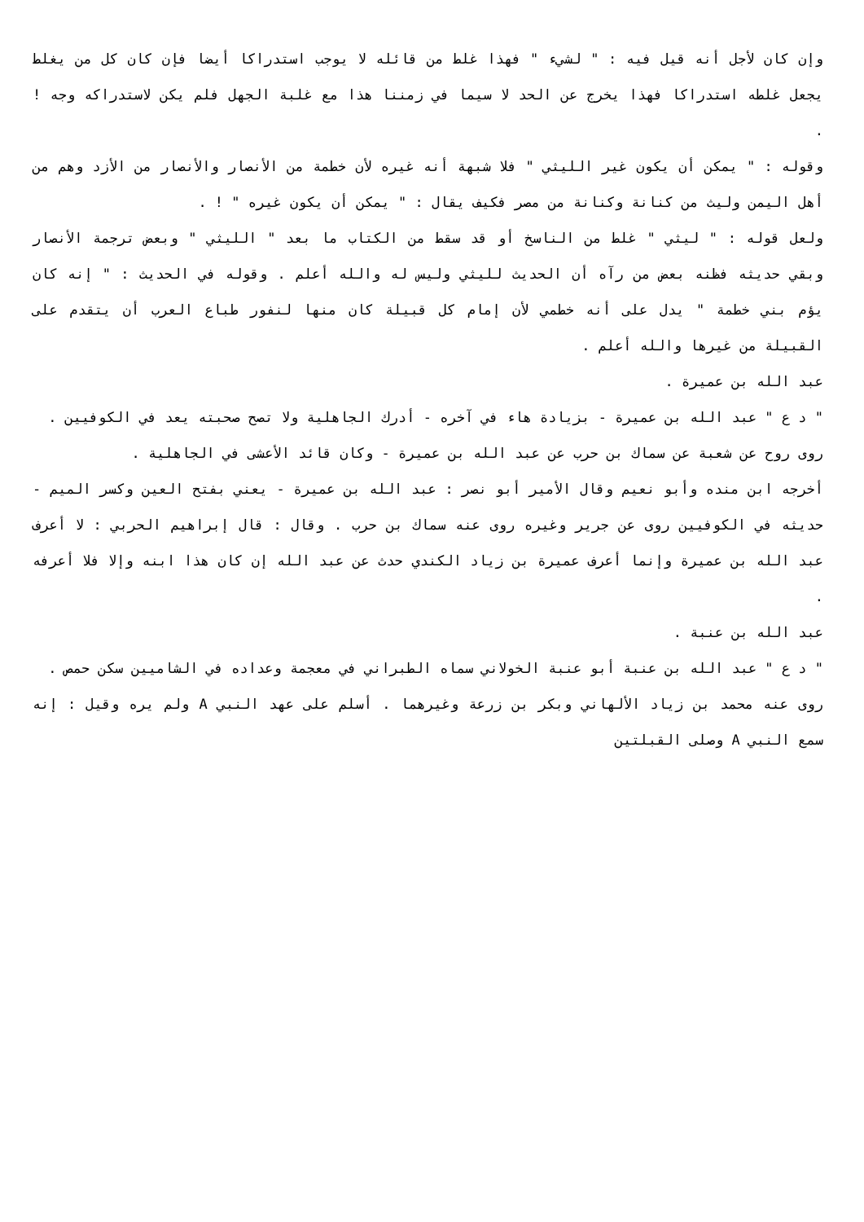وإن كان لأجل أنه قيل فيه : " لشيء " فهذا غلط من قائله لا يوجب استدراكا أيضا فإن كان كل من يغلط يجعل غلطه استدراكا فهذا يخرج عن الحد لا سيما في زمننا هذا مع غلبة الجهل فلم يكن لاستدراكه وجه ! .
وقوله : " يمكن أن يكون غير الليثي " فلا شبهة أنه غيره لأن خطمة من الأنصار والأنصار من الأزد وهم من أهل اليمن وليث من كنانة وكنانة من مصر فكيف يقال : " يمكن أن يكون غيره " ! .
ولعل قوله : " ليثي " غلط من الناسخ أو قد سقط من الكتاب ما بعد " الليثي " وبعض ترجمة الأنصار وبقي حديثه فظنه بعض من رآه أن الحديث لليثي وليس له والله أعلم . وقوله في الحديث : " إنه كان يؤم بني خطمة " يدل على أنه خطمي لأن إمام كل قبيلة كان منها لنفور طباع العرب أن يتقدم على القبيلة من غيرها والله أعلم .
عبد الله بن عميرة .
" د ع " عبد الله بن عميرة - بزيادة هاء في آخره - أدرك الجاهلية ولا تصح صحبته يعد في الكوفيين .
روى روح عن شعبة عن سماك بن حرب عن عبد الله بن عميرة - وكان قائد الأعشى في الجاهلية .
أخرجه ابن منده وأبو نعيم وقال الأمير أبو نصر : عبد الله بن عميرة - يعني بفتح العين وكسر الميم - حديثه في الكوفيين روى عن جرير وغيره روى عنه سماك بن حرب . وقال : قال إبراهيم الحربي : لا أعرف عبد الله بن عميرة وإنما أعرف عميرة بن زياد الكندي حدث عن عبد الله إن كان هذا ابنه وإلا فلا أعرفه .
عبد الله بن عنبة .
" د ع " عبد الله بن عنبة أبو عنبة الخولاني سماه الطبراني في معجمة وعداده في الشاميين سكن حمص .
روى عنه محمد بن زياد الألهاني وبكر بن زرعة وغيرهما . أسلم على عهد النبي A ولم يره وقيل : إنه سمع النبي A وصلى القبلتين